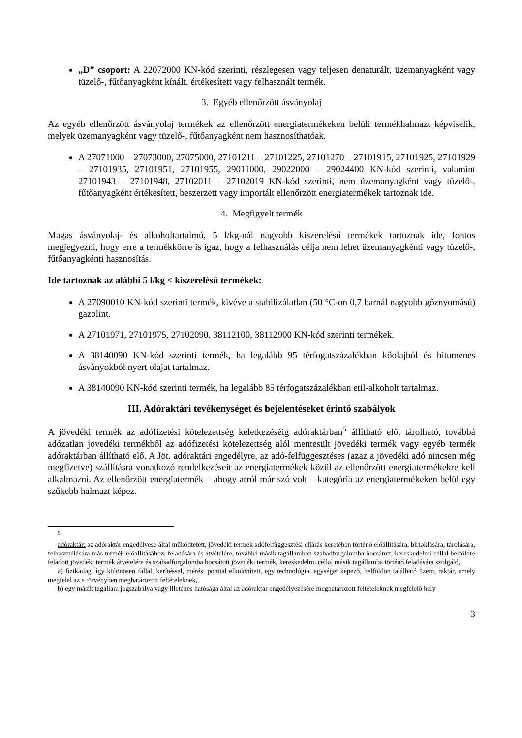„D” csoport: A 22072000 KN-kód szerinti, részlegesen vagy teljesen denaturált, üzemanyagként vagy tüzelő-, fűtőanyagként kínált, értékesített vagy felhasznált termék.
3. Egyéb ellenőrzött ásványolaj
Az egyéb ellenőrzött ásványolaj termékek az ellenőrzött energiatermékeken belüli termékhalmazt képviselik, melyek üzemanyagként vagy tüzelő-, fűtőanyagként nem hasznosíthatóak.
A 27071000 – 27073000, 27075000, 27101211 – 27101225, 27101270 – 27101915, 27101925, 27101929 – 27101935, 27101951, 27101955, 29011000, 29022000 – 29024400 KN-kód szerinti, valamint 27101943 – 27101948, 27102011 – 27102019 KN-kód szerinti, nem üzemanyagként vagy tüzelő-, fűtőanyagként értékesített, beszerzett vagy importált ellenőrzött energiatermékek tartoznak ide.
4. Megfigyelt termék
Magas ásványolaj- és alkoholtartalmú, 5 l/kg-nál nagyobb kiszerelésű termékek tartoznak ide, fontos megjegyezni, hogy erre a termékkörre is igaz, hogy a felhasználás célja nem lehet üzemanyagkénti vagy tüzelő-, fűtőanyagkénti hasznosítás.
Ide tartoznak az alábbi 5 l/kg < kiszerelésű termékek:
A 27090010 KN-kód szerinti termék, kivéve a stabilizálatlan (50 °C-on 0,7 barnál nagyobb gőznyomású) gazolint.
A 27101971, 27101975, 27102090, 38112100, 38112900 KN-kód szerinti termékek.
A 38140090 KN-kód szerinti termék, ha legalább 95 térfogatszázalékban kőolajból és bitumenes ásványokból nyert olajat tartalmaz.
A 38140090 KN-kód szerinti termék, ha legalább 85 térfogatszázalékban etil-alkoholt tartalmaz.
III. Adóraktári tevékenységet és bejelentéseket érintő szabályok
A jövedéki termék az adófizetési kötelezettség keletkezéséig adóraktárban<sup>5</sup> állítható elő, tárolható, továbbá adózatlan jövedéki termékből az adófizetési kötelezettség alól mentesült jövedéki termék vagy egyéb termék adóraktárban állítható elő. A Jöt. adóraktári engedélyre, az adó-felfüggesztéses (azaz a jövedéki adó nincsen még megfizetve) szállításra vonatkozó rendelkezéseit az energiatermékek közül az ellenőrzött energiatermékekre kell alkalmazni. Az ellenőrzött energiatermék – ahogy arról már szó volt – kategória az energiatermékeken belül egy szűkebb halmazt képez.
<sup>5</sup>
adóraktár: az adóraktár engedélyese által működtetett, jövedéki termék adófelfüggesztési eljárás keretében történő előállítására, birtoklására, tárolására, felhasználására más termék előállításához, feladására és átvételére, továbbá másik tagállamban szabadforgalomba bocsátott, kereskedelmi céllal belföldre feladott jövedéki termék átvételére és szabadforgalomba bocsátott jövedéki termék, kereskedelmi céllal másik tagállamba történő feladására szolgáló,
a) fizikailag, így különösen fallal, kerítéssel, mérési ponttal elkülönített, egy technológiai egységet képező, belföldön található üzem, raktár, amely megfelel az e törvényben meghatározott feltételeknek,
b) egy másik tagállam jogszabálya vagy illetékes hatósága által az adóraktár engedélyezésére meghatározott feltételeknek megfelelő hely
3